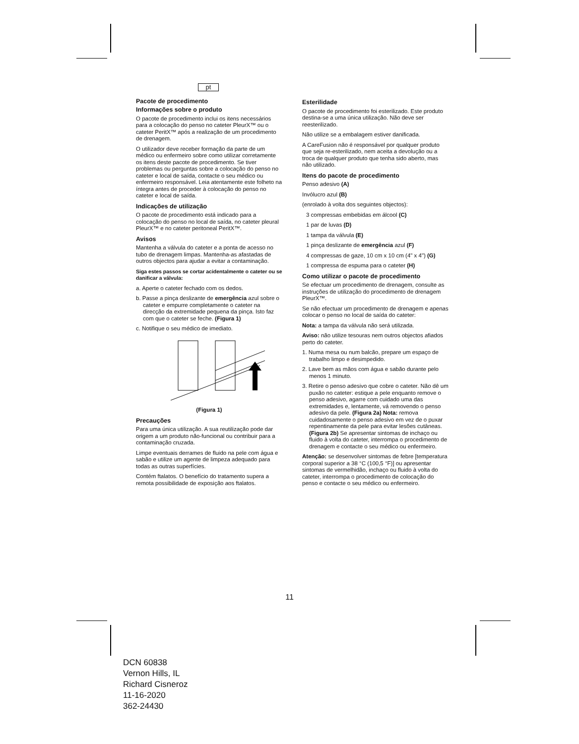pt
Pacote de procedimento
Informações sobre o produto
O pacote de procedimento inclui os itens necessários para a colocação do penso no cateter PleurX™ ou o cateter PeritX™ após a realização de um procedimento de drenagem.
O utilizador deve receber formação da parte de um médico ou enfermeiro sobre como utilizar corretamente os itens deste pacote de procedimento. Se tiver problemas ou perguntas sobre a colocação do penso no cateter e local de saída, contacte o seu médico ou enfermeiro responsável. Leia atentamente este folheto na íntegra antes de proceder à colocação do penso no cateter e local de saída.
Indicações de utilização
O pacote de procedimento está indicado para a colocação do penso no local de saída, no cateter pleural PleurX™ e no cateter peritoneal PeritX™.
Avisos
Mantenha a válvula do cateter e a ponta de acesso no tubo de drenagem limpas. Mantenha-as afastadas de outros objectos para ajudar a evitar a contaminação.
Siga estes passos se cortar acidentalmente o cateter ou se danificar a válvula:
a. Aperte o cateter fechado com os dedos.
b. Passe a pinça deslizante de emergência azul sobre o cateter e empurre completamente o cateter na direcção da extremidade pequena da pinça. Isto faz com que o cateter se feche. (Figura 1)
c. Notifique o seu médico de imediato.
(Figura 1)
Precauções
Para uma única utilização. A sua reutilização pode dar origem a um produto não-funcional ou contribuir para a contaminação cruzada.
Limpe eventuais derrames de fluido na pele com água e sabão e utilize um agente de limpeza adequado para todas as outras superfícies.
Contém ftalatos. O benefício do tratamento supera a remota possibilidade de exposição aos ftalatos.
Esterilidade
O pacote de procedimento foi esterilizado. Este produto destina-se a uma única utilização. Não deve ser reesterilizado.
Não utilize se a embalagem estiver danificada.
A CareFusion não é responsável por qualquer produto que seja re-esterilizado, nem aceita a devolução ou a troca de qualquer produto que tenha sido aberto, mas não utilizado.
Itens do pacote de procedimento
Penso adesivo (A)
Invólucro azul (B)
(enrolado à volta dos seguintes objectos):
3 compressas embebidas em álcool (C)
1 par de luvas (D)
1 tampa da válvula (E)
1 pinça deslizante de emergência azul (F)
4 compressas de gaze, 10 cm x 10 cm (4" x 4") (G)
1 compressa de espuma para o cateter (H)
Como utilizar o pacote de procedimento
Se efectuar um procedimento de drenagem, consulte as instruções de utilização do procedimento de drenagem PleurX™.
Se não efectuar um procedimento de drenagem e apenas colocar o penso no local de saída do cateter:
Nota: a tampa da válvula não será utilizada.
Aviso: não utilize tesouras nem outros objectos afiados perto do cateter.
1. Numa mesa ou num balcão, prepare um espaço de trabalho limpo e desimpedido.
2. Lave bem as mãos com água e sabão durante pelo menos 1 minuto.
3. Retire o penso adesivo que cobre o cateter. Não dê um puxão no cateter: estique a pele enquanto remove o penso adesivo, agarre com cuidado uma das extremidades e, lentamente, vá removendo o penso adesivo da pele. (Figura 2a) Nota: remova cuidadosamente o penso adesivo em vez de o puxar repentinamente da pele para evitar lesões cutâneas. (Figura 2b) Se apresentar sintomas de inchaço ou fluido à volta do cateter, interrompa o procedimento de drenagem e contacte o seu médico ou enfermeiro.
Atenção: se desenvolver sintomas de febre [temperatura corporal superior a 38 °C (100,5 °F)] ou apresentar sintomas de vermelhidão, inchaço ou fluido à volta do cateter, interrompa o procedimento de colocação do penso e contacte o seu médico ou enfermeiro.
11
DCN 60838
Vernon Hills, IL
Richard Cisneroz
11-16-2020
362-24430